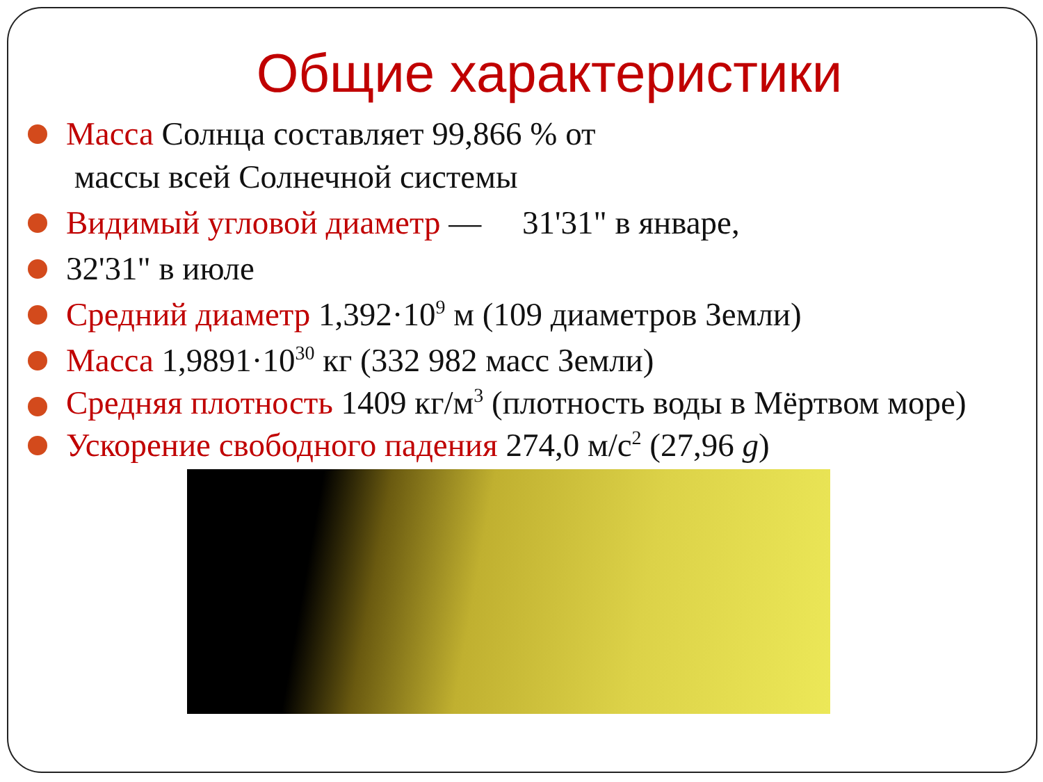Общие характеристики
Масса Солнца составляет 99,866 % от
массы всей Солнечной системы
Видимый угловой диаметр — 31'31" в январе,
32'31" в июле
Средний диаметр 1,392·10<sup>9</sup> м (109 диаметров Земли)
Масса 1,9891·10<sup>30</sup> кг (332 982 масс Земли)
Средняя плотность 1409 кг/м<sup>3</sup> (плотность воды в Мёртвом море)
Ускорение свободного падения 274,0 м/с<sup>2</sup> (27,96 g)